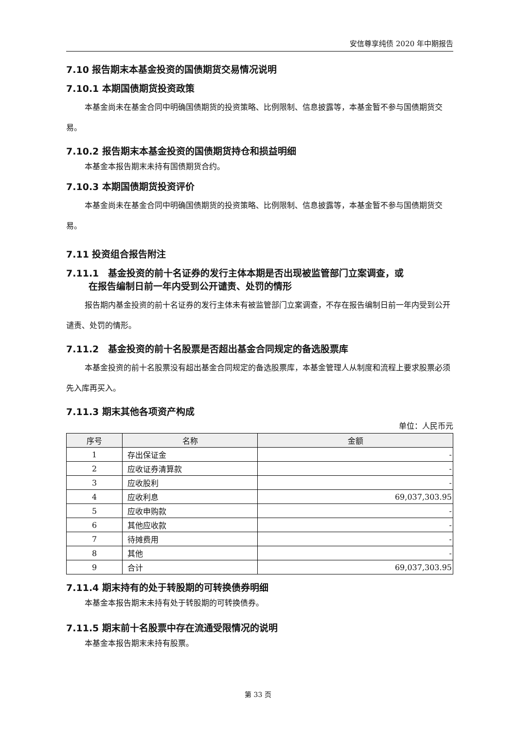安信尊享纯债 2020 年中期报告
7.10 报告期末本基金投资的国债期货交易情况说明
7.10.1 本期国债期货投资政策
本基金尚未在基金合同中明确国债期货的投资策略、比例限制、信息披露等，本基金暂不参与国债期货交易。
7.10.2 报告期末本基金投资的国债期货持仓和损益明细
本基金本报告期末未持有国债期货合约。
7.10.3 本期国债期货投资评价
本基金尚未在基金合同中明确国债期货的投资策略、比例限制、信息披露等，本基金暂不参与国债期货交易。
7.11 投资组合报告附注
7.11.1　基金投资的前十名证券的发行主体本期是否出现被监管部门立案调查，或
在报告编制日前一年内受到公开谴责、处罚的情形
报告期内基金投资的前十名证券的发行主体未有被监管部门立案调查，不存在报告编制日前一年内受到公开谴责、处罚的情形。
7.11.2　基金投资的前十名股票是否超出基金合同规定的备选股票库
本基金投资的前十名股票没有超出基金合同规定的备选股票库，本基金管理人从制度和流程上要求股票必须先入库再买入。
7.11.3 期末其他各项资产构成
单位：人民币元
| 序号 | 名称 | 金额 |
| --- | --- | --- |
| 1 | 存出保证金 | - |
| 2 | 应收证券清算款 | - |
| 3 | 应收股利 | - |
| 4 | 应收利息 | 69,037,303.95 |
| 5 | 应收申购款 | - |
| 6 | 其他应收款 | - |
| 7 | 待摊费用 | - |
| 8 | 其他 | - |
| 9 | 合计 | 69,037,303.95 |
7.11.4 期末持有的处于转股期的可转换债券明细
本基金本报告期末未持有处于转股期的可转换债券。
7.11.5 期末前十名股票中存在流通受限情况的说明
本基金本报告期末未持有股票。
第 33 页